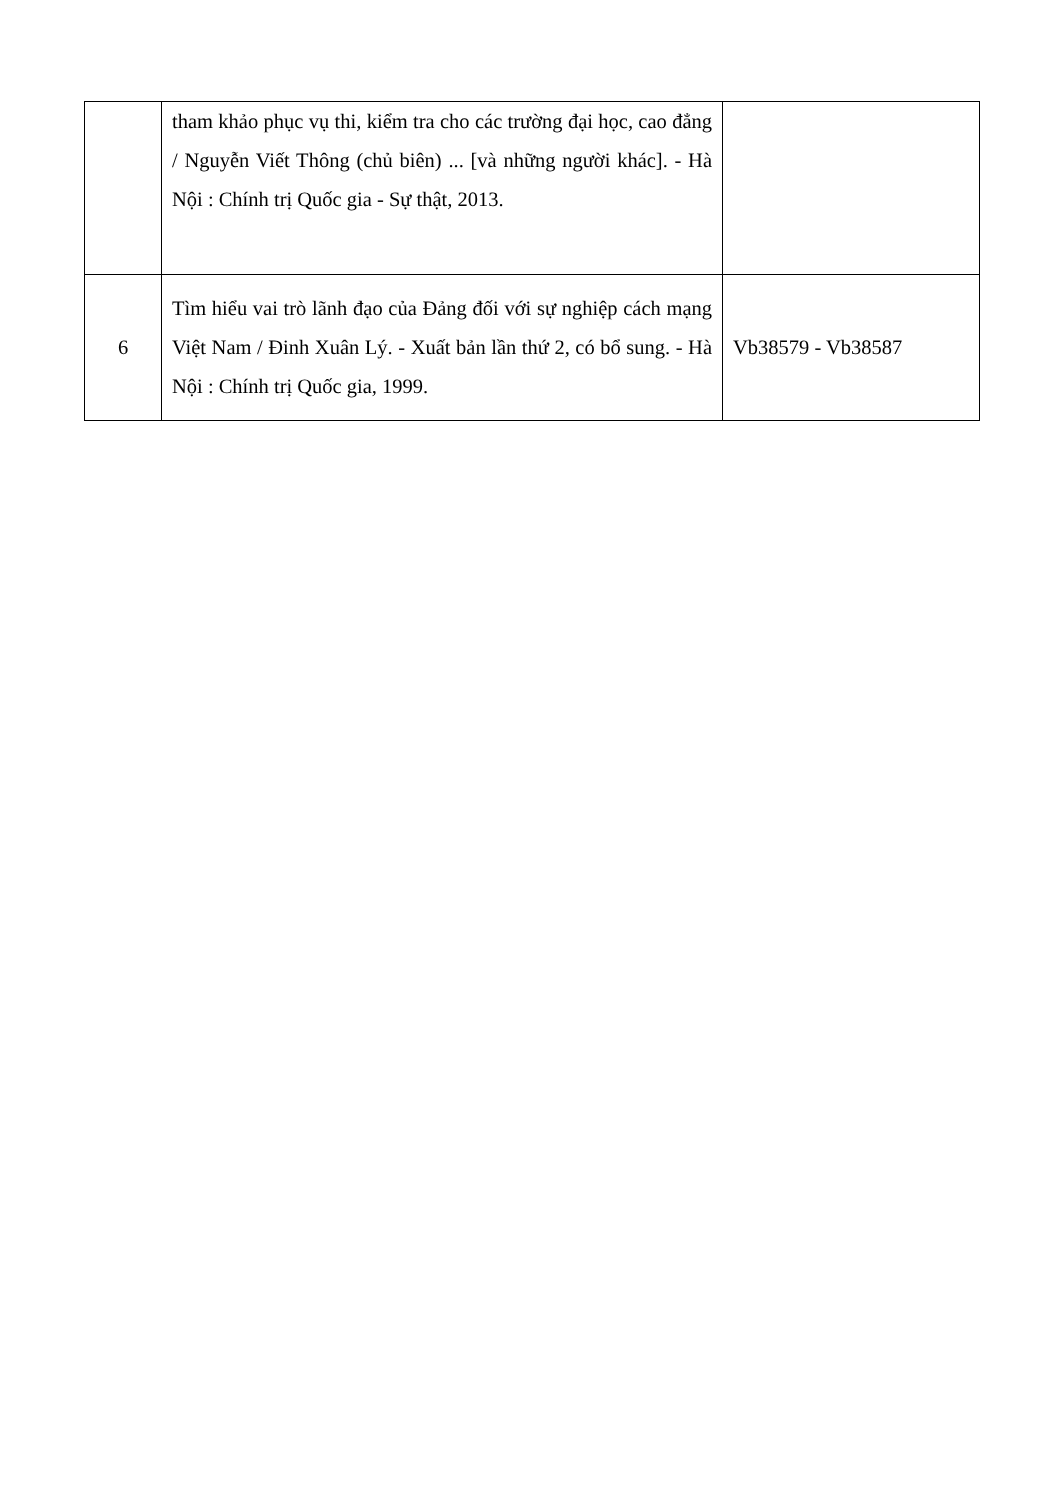| | tham khảo phục vụ thi, kiểm tra cho các trường đại học, cao đẳng / Nguyễn Viết Thông (chủ biên) ... [và những người khác]. - Hà Nội : Chính trị Quốc gia - Sự thật, 2013. | |
| 6 | Tìm hiểu vai trò lãnh đạo của Đảng đối với sự nghiệp cách mạng Việt Nam / Đinh Xuân Lý. - Xuất bản lần thứ 2, có bổ sung. - Hà Nội : Chính trị Quốc gia, 1999. | Vb38579 - Vb38587 |